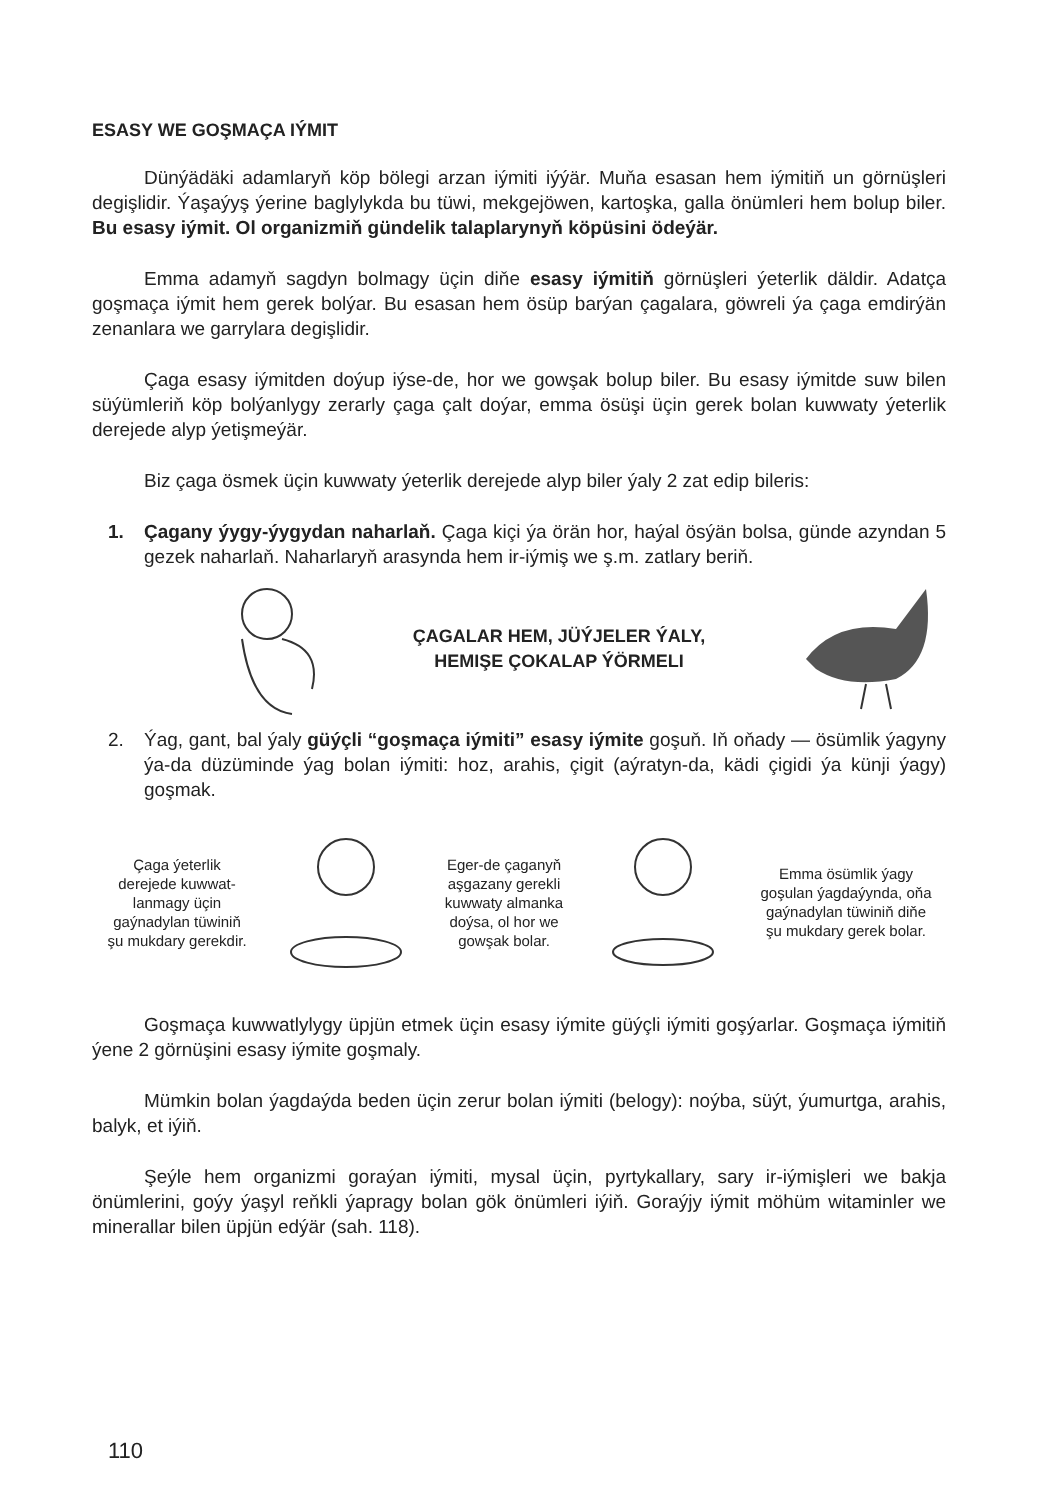ESASY WE GOŞMAÇA IÝMIT
Dünýädäki adamlaryň köp bölegi arzan iýmiti iýýär. Muňa esasan hem iýmitiň un görnüşleri degişlidir. Ýaşaýyş ýerine baglylykda bu tüwi, mekgejöwen, kartoşka, galla önümleri hem bolup biler. Bu esasy iýmit. Ol organizmiň gündelik talaplarynyň köpüsini ödeýär.
Emma adamyň sagdyn bolmagy üçin diňe esasy iýmitiň görnüşleri ýeterlik däldir. Adatça goşmaça iýmit hem gerek bolýar. Bu esasan hem ösüp barýan çagalara, göwreli ýa çaga emdirýän zenanlara we garrylara degişlidir.
Çaga esasy iýmitden doýup iýse-de, hor we gowşak bolup biler. Bu esasy iýmitde suw bilen süýümleriň köp bolýanlygy zerarly çaga çalt doýar, emma ösüşi üçin gerek bolan kuwwaty ýeterlik derejede alyp ýetişmeýär.
Biz çaga ösmek üçin kuwwaty ýeterlik derejede alyp biler ýaly 2 zat edip bileris:
1. Çagany ýygy-ýygydan naharlaň. Çaga kiçi ýa örän hor, haýal ösýän bolsa, günde azyndan 5 gezek naharlaň. Naharlaryň arasynda hem ir-iýmiş we ş.m. zatlary beriň.
ÇAGALAR HEM, JÜÝJELER ÝALY,
HEMIŞE ÇOKALAP ÝÖRMELI
2. Ýag, gant, bal ýaly güýçli “goşmaça iýmiti” esasy iýmite goşuň. Iň oňady — ösümlik ýagyny ýa-da düzüminde ýag bolan iýmiti: hoz, arahis, çigit (aýratyn-da, kädi çigidi ýa künji ýagy) goşmak.
Çaga ýeterlik
derejede kuwwat-
lanmagy üçin
gaýnadylan tüwiniň
şu mukdary gerekdir.
Eger-de çaganyň
aşgazany gerekli
kuwwaty almanka
doýsa, ol hor we
gowşak bolar.
Emma ösümlik ýagy
goşulan ýagdaýynda, oňa
gaýnadylan tüwiniň diňe
şu mukdary gerek bolar.
Goşmaça kuwwatlylygy üpjün etmek üçin esasy iýmite güýçli iýmiti goşýarlar. Goşmaça iýmitiň ýene 2 görnüşini esasy iýmite goşmaly.
Mümkin bolan ýagdaýda beden üçin zerur bolan iýmiti (belogy): noýba, süýt, ýumurtga, arahis, balyk, et iýiň.
Şeýle hem organizmi goraýan iýmiti, mysal üçin, pyrtykallary, sary ir-iýmişleri we bakja önümlerini, goýy ýaşyl reňkli ýapragy bolan gök önümleri iýiň. Goraýjy iýmit möhüm witaminler we minerallar bilen üpjün edýär (sah. 118).
110